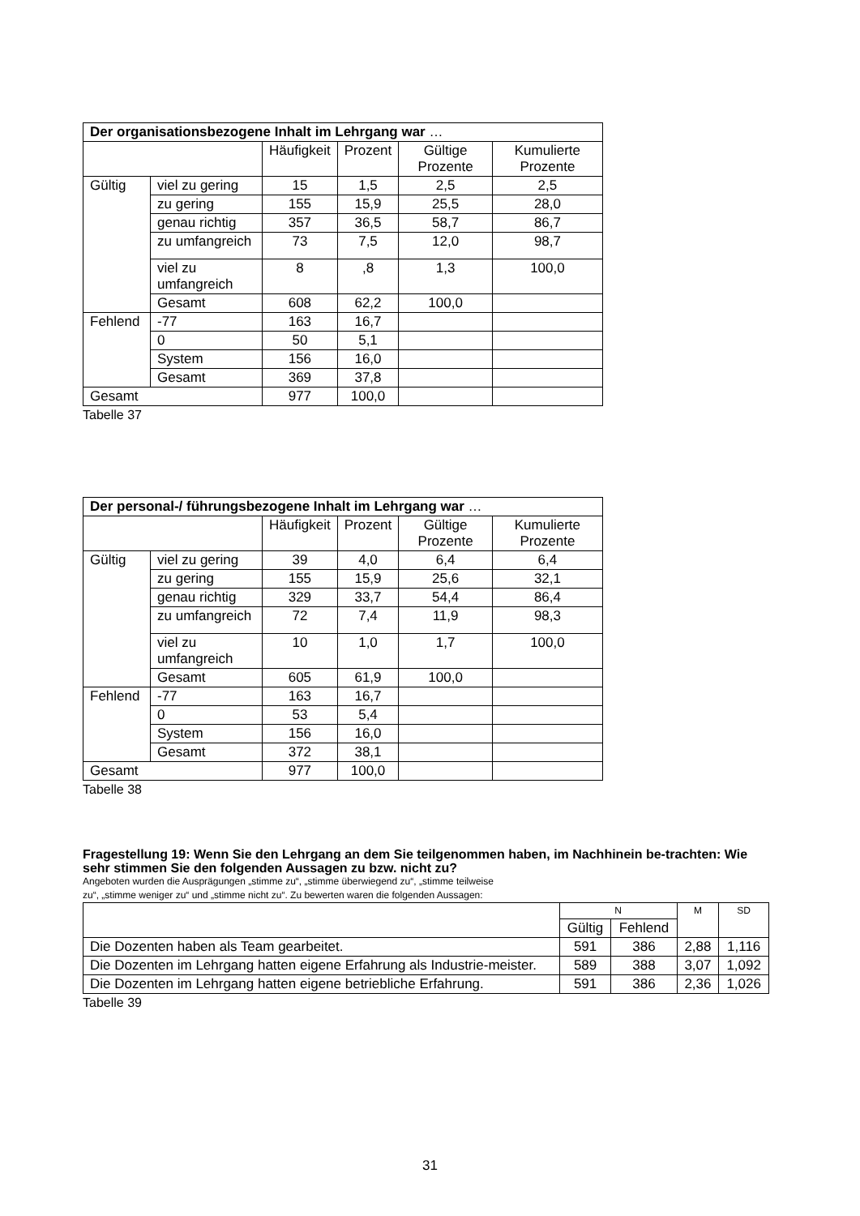| Der organisationsbezogene Inhalt im Lehrgang war … | | | | | |
| --- | --- | --- | --- | --- | --- |
| | | Häufigkeit | Prozent | Gültige Prozente | Kumulierte Prozente |
| Gültig | viel zu gering | 15 | 1,5 | 2,5 | 2,5 |
| | zu gering | 155 | 15,9 | 25,5 | 28,0 |
| | genau richtig | 357 | 36,5 | 58,7 | 86,7 |
| | zu umfangreich | 73 | 7,5 | 12,0 | 98,7 |
| | viel zu umfangreich | 8 | ,8 | 1,3 | 100,0 |
| | Gesamt | 608 | 62,2 | 100,0 | |
| Fehlend | -77 | 163 | 16,7 | | |
| | 0 | 50 | 5,1 | | |
| | System | 156 | 16,0 | | |
| | Gesamt | 369 | 37,8 | | |
| Gesamt | | 977 | 100,0 | | |
Tabelle 37
| Der personal-/ führungsbezogene Inhalt im Lehrgang war … | | | | | |
| --- | --- | --- | --- | --- | --- |
| | | Häufigkeit | Prozent | Gültige Prozente | Kumulierte Prozente |
| Gültig | viel zu gering | 39 | 4,0 | 6,4 | 6,4 |
| | zu gering | 155 | 15,9 | 25,6 | 32,1 |
| | genau richtig | 329 | 33,7 | 54,4 | 86,4 |
| | zu umfangreich | 72 | 7,4 | 11,9 | 98,3 |
| | viel zu umfangreich | 10 | 1,0 | 1,7 | 100,0 |
| | Gesamt | 605 | 61,9 | 100,0 | |
| Fehlend | -77 | 163 | 16,7 | | |
| | 0 | 53 | 5,4 | | |
| | System | 156 | 16,0 | | |
| | Gesamt | 372 | 38,1 | | |
| Gesamt | | 977 | 100,0 | | |
Tabelle 38
Fragestellung 19: Wenn Sie den Lehrgang an dem Sie teilgenommen haben, im Nachhinein be-trachten: Wie sehr stimmen Sie den folgenden Aussagen zu bzw. nicht zu?
Angeboten wurden die Ausprägungen „stimme zu“, „stimme überwiegend zu“, „stimme teilweise
zu“, „stimme weniger zu“ und „stimme nicht zu“. Zu bewerten waren die folgenden Aussagen:
| | N | | M | SD |
| --- | --- | --- | --- | --- |
| | Gültig | Fehlend | | |
| Die Dozenten haben als Team gearbeitet. | 591 | 386 | 2,88 | 1,116 |
| Die Dozenten im Lehrgang hatten eigene Erfahrung als Industrie-meister. | 589 | 388 | 3,07 | 1,092 |
| Die Dozenten im Lehrgang hatten eigene betriebliche Erfahrung. | 591 | 386 | 2,36 | 1,026 |
Tabelle 39
31